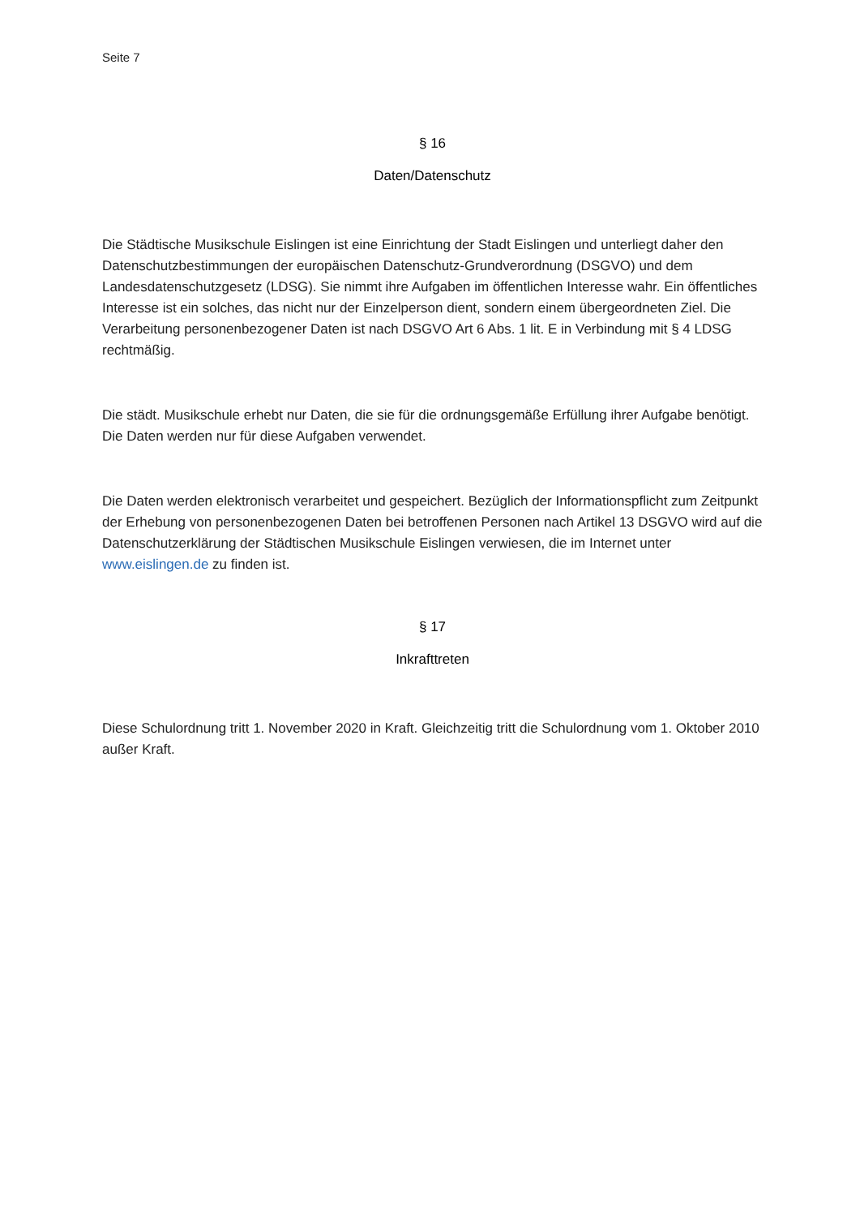Seite 7
§ 16
Daten/Datenschutz
Die Städtische Musikschule Eislingen ist eine Einrichtung der Stadt Eislingen und unterliegt daher den Datenschutzbestimmungen der europäischen Datenschutz-Grundverordnung (DSGVO) und dem Landesdatenschutzgesetz (LDSG). Sie nimmt ihre Aufgaben im öffentlichen Interesse wahr. Ein öffentliches Interesse ist ein solches, das nicht nur der Einzelperson dient, sondern einem übergeordneten Ziel. Die Verarbeitung personenbezogener Daten ist nach DSGVO Art 6 Abs. 1 lit. E in Verbindung mit § 4 LDSG rechtmäßig.
Die städt. Musikschule erhebt nur Daten, die sie für die ordnungsgemäße Erfüllung ihrer Aufgabe benötigt. Die Daten werden nur für diese Aufgaben verwendet.
Die Daten werden elektronisch verarbeitet und gespeichert. Bezüglich der Informationspflicht zum Zeitpunkt der Erhebung von personenbezogenen Daten bei betroffenen Personen nach Artikel 13 DSGVO wird auf die Datenschutzerklärung der Städtischen Musikschule Eislingen verwiesen, die im Internet unter www.eislingen.de zu finden ist.
§ 17
Inkrafttreten
Diese Schulordnung tritt 1. November 2020 in Kraft. Gleichzeitig tritt die Schulordnung vom 1. Oktober 2010 außer Kraft.